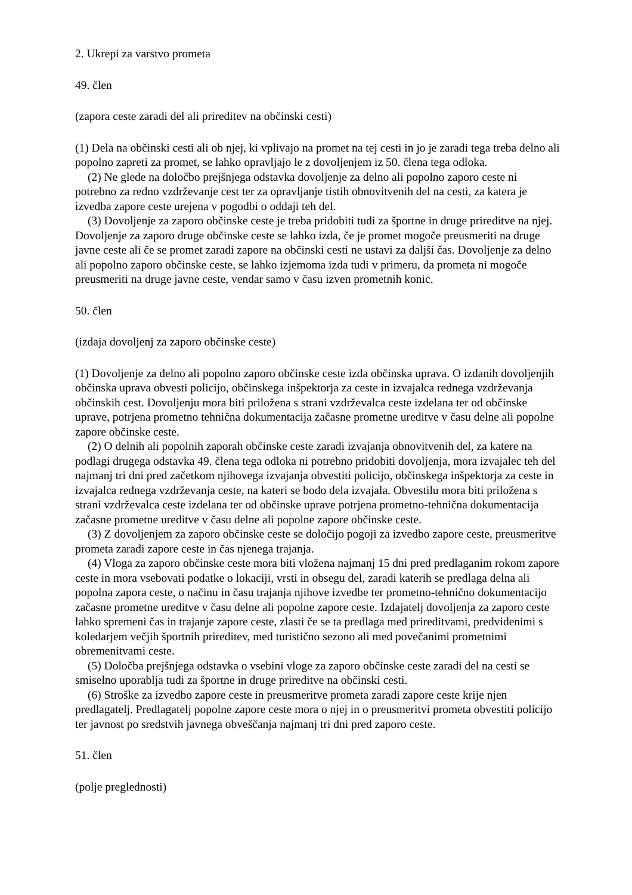2. Ukrepi za varstvo prometa
49. člen
(zapora ceste zaradi del ali prireditev na občinski cesti)
(1) Dela na občinski cesti ali ob njej, ki vplivajo na promet na tej cesti in jo je zaradi tega treba delno ali popolno zapreti za promet, se lahko opravljajo le z dovoljenjem iz 50. člena tega odloka.
(2) Ne glede na določbo prejšnjega odstavka dovoljenje za delno ali popolno zaporo ceste ni potrebno za redno vzdrževanje cest ter za opravljanje tistih obnovitvenih del na cesti, za katera je izvedba zapore ceste urejena v pogodbi o oddaji teh del.
(3) Dovoljenje za zaporo občinske ceste je treba pridobiti tudi za športne in druge prireditve na njej. Dovoljenje za zaporo druge občinske ceste se lahko izda, če je promet mogoče preusmeriti na druge javne ceste ali če se promet zaradi zapore na občinski cesti ne ustavi za daljši čas. Dovoljenje za delno ali popolno zaporo občinske ceste, se lahko izjemoma izda tudi v primeru, da prometa ni mogoče preusmeriti na druge javne ceste, vendar samo v času izven prometnih konic.
50. člen
(izdaja dovoljenj za zaporo občinske ceste)
(1) Dovoljenje za delno ali popolno zaporo občinske ceste izda občinska uprava. O izdanih dovoljenjih občinska uprava obvesti policijo, občinskega inšpektorja za ceste in izvajalca rednega vzdrževanja občinskih cest. Dovoljenju mora biti priložena s strani vzdrževalca ceste izdelana ter od občinske uprave, potrjena prometno tehnična dokumentacija začasne prometne ureditve v času delne ali popolne zapore občinske ceste.
(2) O delnih ali popolnih zaporah občinske ceste zaradi izvajanja obnovitvenih del, za katere na podlagi drugega odstavka 49. člena tega odloka ni potrebno pridobiti dovoljenja, mora izvajalec teh del najmanj tri dni pred začetkom njihovega izvajanja obvestiti policijo, občinskega inšpektorja za ceste in izvajalca rednega vzdrževanja ceste, na kateri se bodo dela izvajala. Obvestilu mora biti priložena s strani vzdrževalca ceste izdelana ter od občinske uprave potrjena prometno-tehnična dokumentacija začasne prometne ureditve v času delne ali popolne zapore občinske ceste.
(3) Z dovoljenjem za zaporo občinske ceste se določijo pogoji za izvedbo zapore ceste, preusmeritve prometa zaradi zapore ceste in čas njenega trajanja.
(4) Vloga za zaporo občinske ceste mora biti vložena najmanj 15 dni pred predlaganim rokom zapore ceste in mora vsebovati podatke o lokaciji, vrsti in obsegu del, zaradi katerih se predlaga delna ali popolna zapora ceste, o načinu in času trajanja njihove izvedbe ter prometno-tehnično dokumentacijo začasne prometne ureditve v času delne ali popolne zapore ceste. Izdajatelj dovoljenja za zaporo ceste lahko spremeni čas in trajanje zapore ceste, zlasti če se ta predlaga med prireditvami, predvidenimi s koledarjem večjih športnih prireditev, med turistično sezono ali med povečanimi prometnimi obremenitvami ceste.
(5) Določba prejšnjega odstavka o vsebini vloge za zaporo občinske ceste zaradi del na cesti se smiselno uporablja tudi za športne in druge prireditve na občinski cesti.
(6) Stroške za izvedbo zapore ceste in preusmeritve prometa zaradi zapore ceste krije njen predlagatelj. Predlagatelj popolne zapore ceste mora o njej in o preusmeritvi prometa obvestiti policijo ter javnost po sredstvih javnega obveščanja najmanj tri dni pred zaporo ceste.
51. člen
(polje preglednosti)